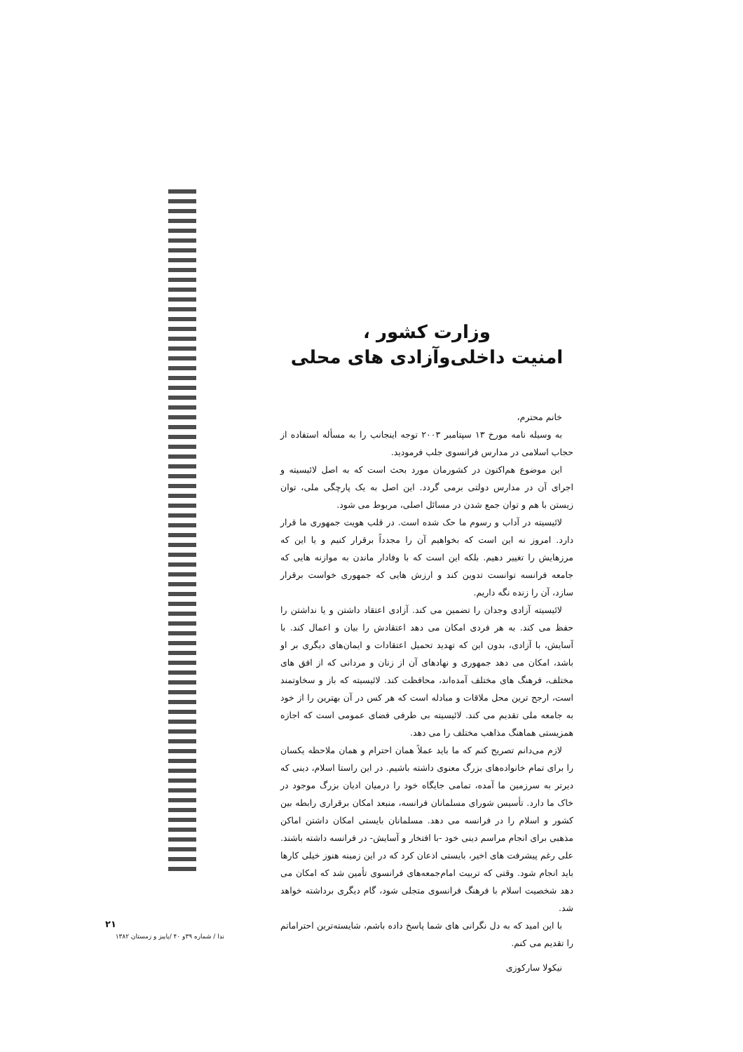وزارت کشور ،
امنیت داخلی‌وآزادی های محلی
خانم محترم،
به وسیله نامه مورخ ۱۳ سپتامبر ۲۰۰۳ توجه اینجانب را به مسأله استفاده از حجاب اسلامی در مدارس فرانسوی جلب فرمودید.
این موضوع هم‌اکنون در کشورمان مورد بحث است که به اصل لائیسیته و اجرای آن در مدارس دولتی برمی گردد. این اصل به یک پارچگی ملی، توان زیستن با هم و توان جمع شدن در مسائل اصلی، مربوط می شود.
لائیسیته در آداب و رسوم ما حک شده است. در قلب هویت جمهوری ما قرار دارد. امروز نه این است که بخواهیم آن را مجدداً برقرار کنیم و یا این که مرزهایش را تغییر دهیم. بلکه این است که با وفادار ماندن به موازنه هایی که جامعه فرانسه توانست تدوین کند و ارزش هایی که جمهوری خواست برقرار سازد، آن را زنده نگه داریم.
لائیسیته آزادی وجدان را تضمین می کند. آزادی اعتقاد داشتن و یا نداشتن را حفظ می کند. به هر فردی امکان می دهد اعتقادش را بیان و اعمال کند. با آسایش، با آزادی، بدون این که تهدید تحمیل اعتقادات و ایمان‌های دیگری بر او باشد، امکان می دهد جمهوری و نهادهای آن از زنان و مردانی که از افق های مختلف، فرهنگ های مختلف آمده‌اند، محافظت کند. لائیسیته که باز و سخاوتمند است، ارجح ترین محل ملاقات و مبادله است که هر کس در آن بهترین را از خود به جامعه ملی تقدیم می کند. لائیسیته بی طرفی فضای عمومی است که اجازه همزیستی هماهنگ مذاهب مختلف را می دهد.
لازم می‌دانم تصریح کنم که ما باید عملاً همان احترام و همان ملاحظه یکسان را برای تمام خانواده‌های بزرگ معنوی داشته باشیم. در این راستا اسلام، دینی که دیرتر به سرزمین ما آمده، تمامی جایگاه خود را درمیان ادیان بزرگ موجود در خاک ما دارد. تأسیس شورای مسلمانان فرانسه، منبعد امکان برقراری رابطه بین کشور و اسلام را در فرانسه می دهد. مسلمانان بایستی امکان داشتن اماکن مذهبی برای انجام مراسم دینی خود -با افتخار و آسایش- در فرانسه داشته باشند. علی رغم پیشرفت های اخیر، بایستی اذعان کرد که در این زمینه هنوز خیلی کارها باید انجام شود. وقتی که تربیت امام‌جمعه‌های فرانسوی تأمین شد که امکان می دهد شخصیت اسلام با فرهنگ فرانسوی متجلی شود، گام دیگری برداشته خواهد شد.
با این امید که به دل نگرانی های شما پاسخ داده باشم، شایسته‌ترین احتراماتم را تقدیم می کنم.
نیکولا سارکوزی
۲۱
ندا / شماره ۳۹و ۴۰ /پاییز و زمستان ۱۳۸۲